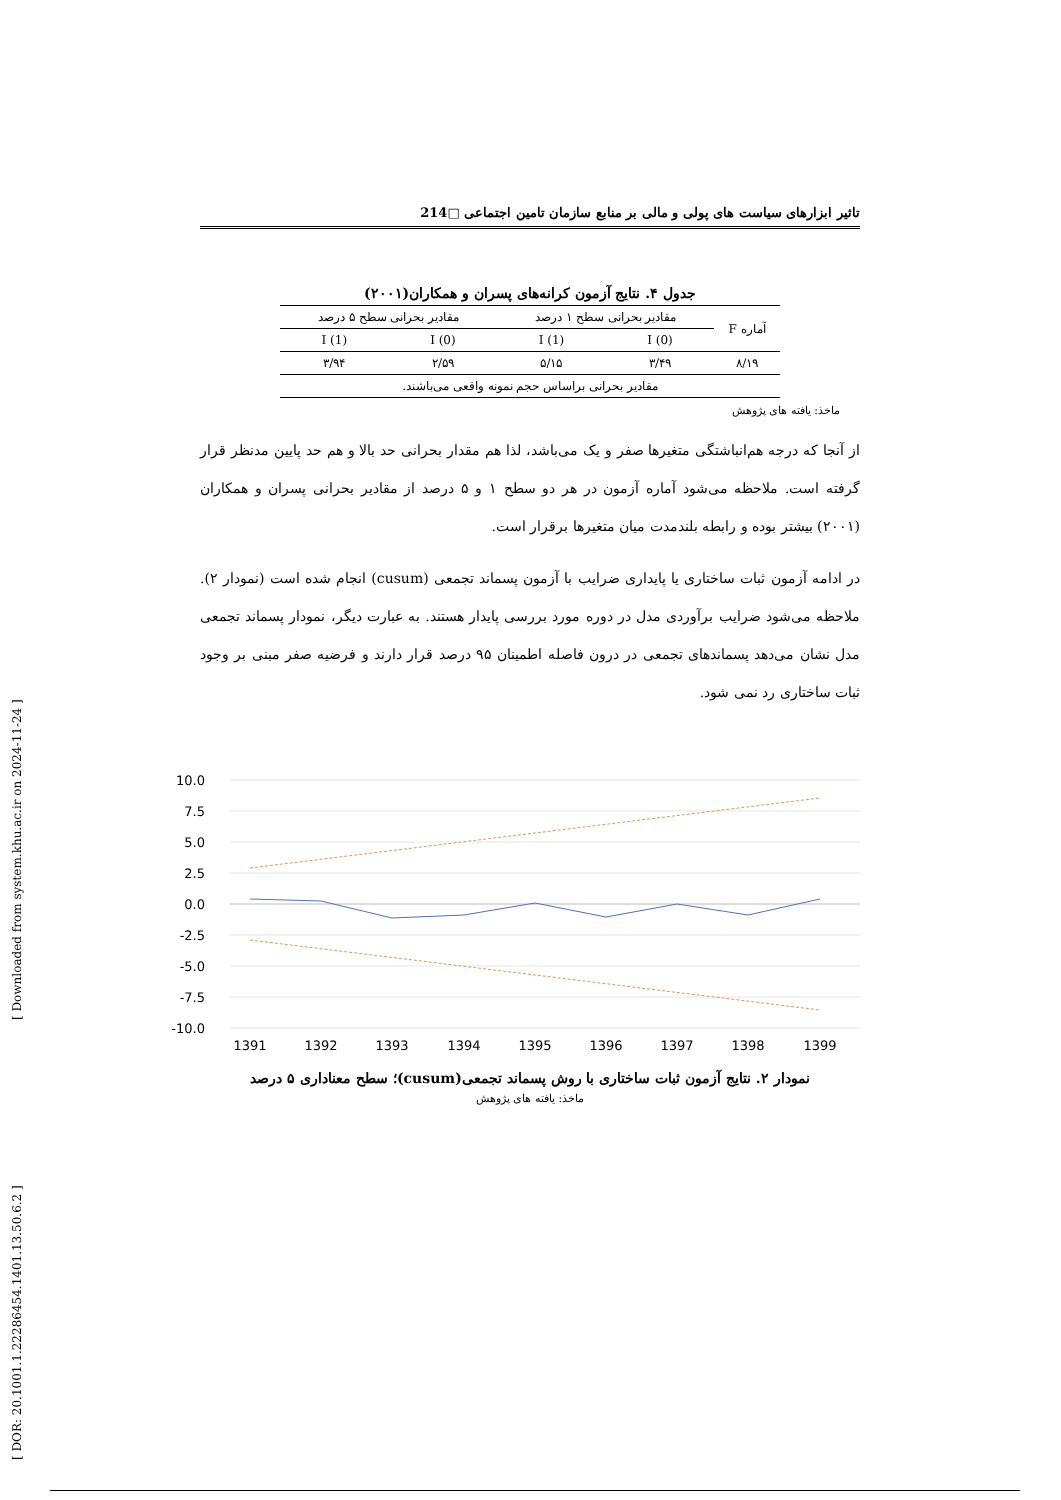[ Downloaded from system.khu.ac.ir on 2024-11-24 ]
[ DOR: 20.1001.1.22286454.1401.13.50.6.2 ]
تاثیر ابزارهای سیاست های پولی و مالی بر منابع سازمان تامین اجتماعی □214
جدول ۴. نتایج آزمون کرانه‌های پسران و همکاران(۲۰۰۱)
| آماره F | مقادیر بحرانی سطح ۱ درصد | | مقادیر بحرانی سطح ۵ درصد | |
| --- | --- | --- | --- | --- |
| | I (0) | I (1) | I (0) | I (1) |
| ۸/۱۹ | ۳/۴۹ | ۵/۱۵ | ۲/۵۹ | ۳/۹۴ |
| مقادیر بحرانی براساس حجم نمونه واقعی می‌باشند. | | | | |
ماخذ: یافته های پژوهش
از آنجا که درجه هم‌انباشتگی متغیرها صفر و یک می‌باشد، لذا هم مقدار بحرانی حد بالا و هم حد پایین مدنظر قرار گرفته است. ملاحظه می‌شود آماره آزمون در هر دو سطح ۱ و ۵ درصد از مقادیر بحرانی پسران و همکاران (۲۰۰۱) بیشتر بوده و رابطه بلندمدت میان متغیرها برقرار است.
در ادامه آزمون ثبات ساختاری یا پایداری ضرایب با آزمون پسماند تجمعی (cusum) انجام شده است (نمودار ۲). ملاحظه می‌شود ضرایب برآوردی مدل در دوره مورد بررسی پایدار هستند. به عبارت دیگر، نمودار پسماند تجمعی مدل نشان می‌دهد پسماندهای تجمعی در درون فاصله اطمینان ۹۵ درصد قرار دارند و فرضیه صفر مبنی بر وجود ثبات ساختاری رد نمی شود.
10.0
7.5
5.0
2.5
0.0
-2.5
-5.0
-7.5
-10.0
1391
1392
1393
1394
1395
1396
1397
1398
1399
نمودار ۲. نتایج آزمون ثبات ساختاری با روش پسماند تجمعی(cusum)؛ سطح معناداری ۵ درصد
ماخذ: یافته های پژوهش